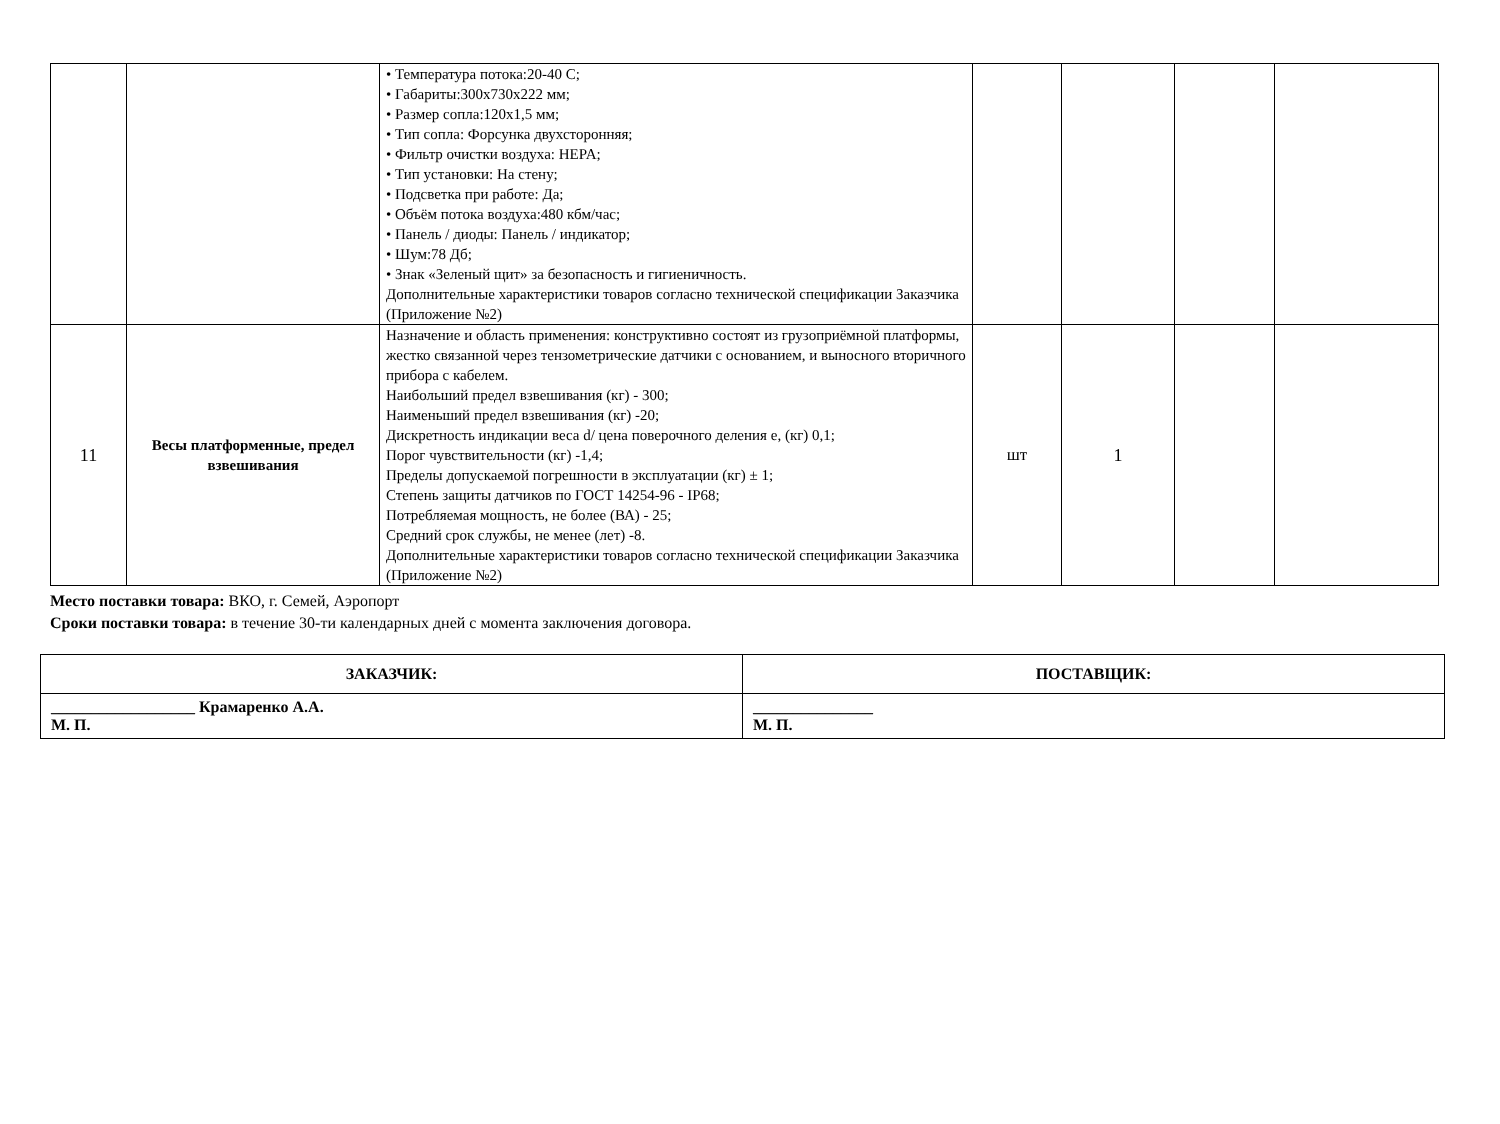| | | • Температура потока:20-40 С; • Габариты:300х730х222 мм; • Размер сопла:120х1,5 мм; • Тип сопла: Форсунка двухсторонняя; • Фильтр очистки воздуха: HEPA; • Тип установки: На стену; • Подсветка при работе: Да; • Объём потока воздуха:480 кбм/час; • Панель / диоды: Панель / индикатор; • Шум:78 Дб; • Знак «Зеленый щит» за безопасность и гигиеничность. Дополнительные характеристики товаров согласно технической спецификации Заказчика (Приложение №2) | | | | |
| 11 | Весы платформенные, предел взвешивания | Назначение и область применения: конструктивно состоят из грузоприёмной платформы, жестко связанной через тензометрические датчики с основанием, и выносного вторичного прибора с кабелем. Наибольший предел взвешивания (кг) - 300; Наименьший предел взвешивания (кг) -20; Дискретность индикации веса d/ цена поверочного деления е, (кг) 0,1; Порог чувствительности (кг) -1,4; Пределы допускаемой погрешности в эксплуатации (кг) ± 1; Степень защиты датчиков по ГОСТ 14254-96 - IP68; Потребляемая мощность, не более (ВА) - 25; Средний срок службы, не менее (лет) -8. Дополнительные характеристики товаров согласно технической спецификации Заказчика (Приложение №2) | шт | 1 | | |
Место поставки товара: ВКО, г. Семей, Аэропорт
Сроки поставки товара: в течение 30-ти календарных дней с момента заключения договора.
| ЗАКАЗЧИК: | ПОСТАВЩИК: |
| __________________ Крамаренко А.А. М. П. | _______________ М. П. |